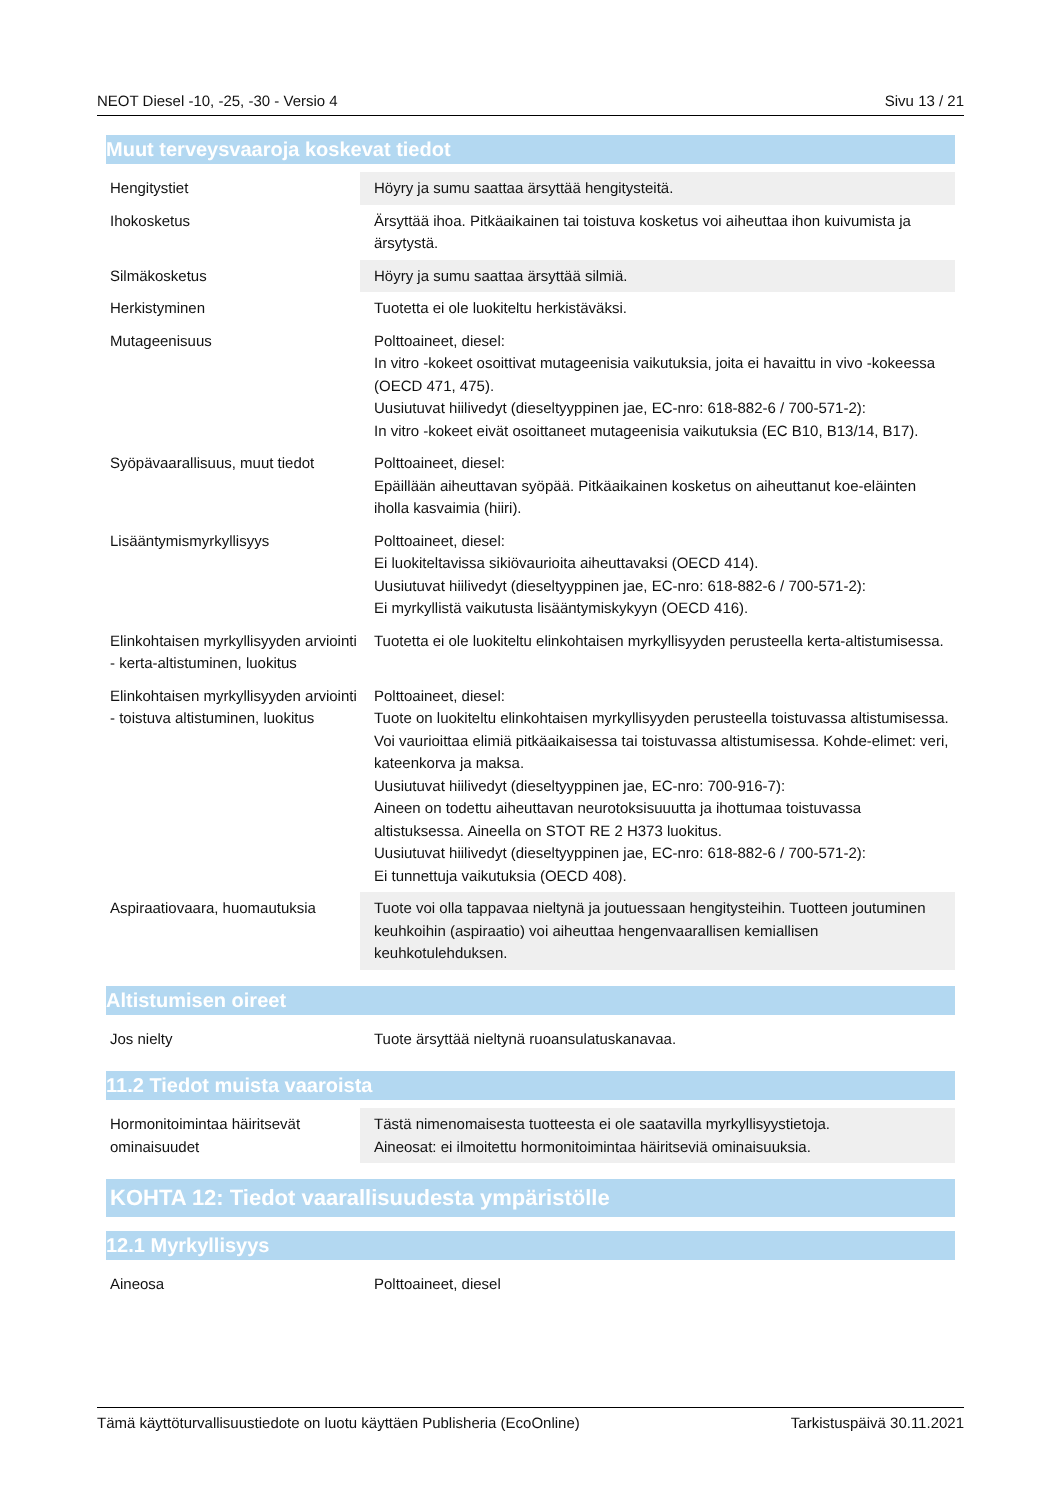NEOT Diesel -10, -25, -30 - Versio 4 Sivu 13 / 21
Muut terveysvaaroja koskevat tiedot
| Hengitystiet | Höyry ja sumu saattaa ärsyttää hengitysteitä. |
| Ihokosketus | Ärsyttää ihoa. Pitkäaikainen tai toistuva kosketus voi aiheuttaa ihon kuivumista ja ärsytystä. |
| Silmäkosketus | Höyry ja sumu saattaa ärsyttää silmiä. |
| Herkistyminen | Tuotetta ei ole luokiteltu herkistäväksi. |
| Mutageenisuus | Polttoaineet, diesel: In vitro -kokeet osoittivat mutageenisia vaikutuksia, joita ei havaittu in vivo -kokeessa (OECD 471, 475). Uusiutuvat hiilivedyt (dieseltyyppinen jae, EC-nro: 618-882-6 / 700-571-2): In vitro -kokeet eivät osoittaneet mutageenisia vaikutuksia (EC B10, B13/14, B17). |
| Syöpävaarallisuus, muut tiedot | Polttoaineet, diesel: Epäillään aiheuttavan syöpää. Pitkäaikainen kosketus on aiheuttanut koe-eläinten iholla kasvaimia (hiiri). |
| Lisääntymismyrkyllisyys | Polttoaineet, diesel: Ei luokiteltavissa sikiövaurioita aiheuttavaksi (OECD 414). Uusiutuvat hiilivedyt (dieseltyyppinen jae, EC-nro: 618-882-6 / 700-571-2): Ei myrkyllistä vaikutusta lisääntymiskykyyn (OECD 416). |
| Elinkohtaisen myrkyllisyyden arviointi - kerta-altistuminen, luokitus | Tuotetta ei ole luokiteltu elinkohtaisen myrkyllisyyden perusteella kerta-altistumisessa. |
| Elinkohtaisen myrkyllisyyden arviointi - toistuva altistuminen, luokitus | Polttoaineet, diesel: Tuote on luokiteltu elinkohtaisen myrkyllisyyden perusteella toistuvassa altistumisessa. Voi vaurioittaa elimiä pitkäaikaisessa tai toistuvassa altistumisessa. Kohde-elimet: veri, kateenkorva ja maksa. Uusiutuvat hiilivedyt (dieseltyyppinen jae, EC-nro: 700-916-7): Aineen on todettu aiheuttavan neurotoksisuuutta ja ihottumaa toistuvassa altistuksessa. Aineella on STOT RE 2 H373 luokitus. Uusiutuvat hiilivedyt (dieseltyyppinen jae, EC-nro: 618-882-6 / 700-571-2): Ei tunnettuja vaikutuksia (OECD 408). |
| Aspiraatiovaara, huomautuksia | Tuote voi olla tappavaa nieltynä ja joutuessaan hengitysteihin. Tuotteen joutuminen keuhkoihin (aspiraatio) voi aiheuttaa hengenvaarallisen kemiallisen keuhkotulehduksen. |
Altistumisen oireet
| Jos nielty | Tuote ärsyttää nieltynä ruoansulatuskanavaa. |
11.2 Tiedot muista vaaroista
| Hormonitoimintaa häiritsevät ominaisuudet | Tästä nimenomaisesta tuotteesta ei ole saatavilla myrkyllisyystietoja. Aineosat: ei ilmoitettu hormonitoimintaa häiritseviä ominaisuuksia. |
KOHTA 12: Tiedot vaarallisuudesta ympäristölle
12.1 Myrkyllisyys
| Aineosa | Polttoaineet, diesel |
Tämä käyttöturvallisuustiedote on luotu käyttäen Publisheria (EcoOnline) Tarkistuspäivä 30.11.2021